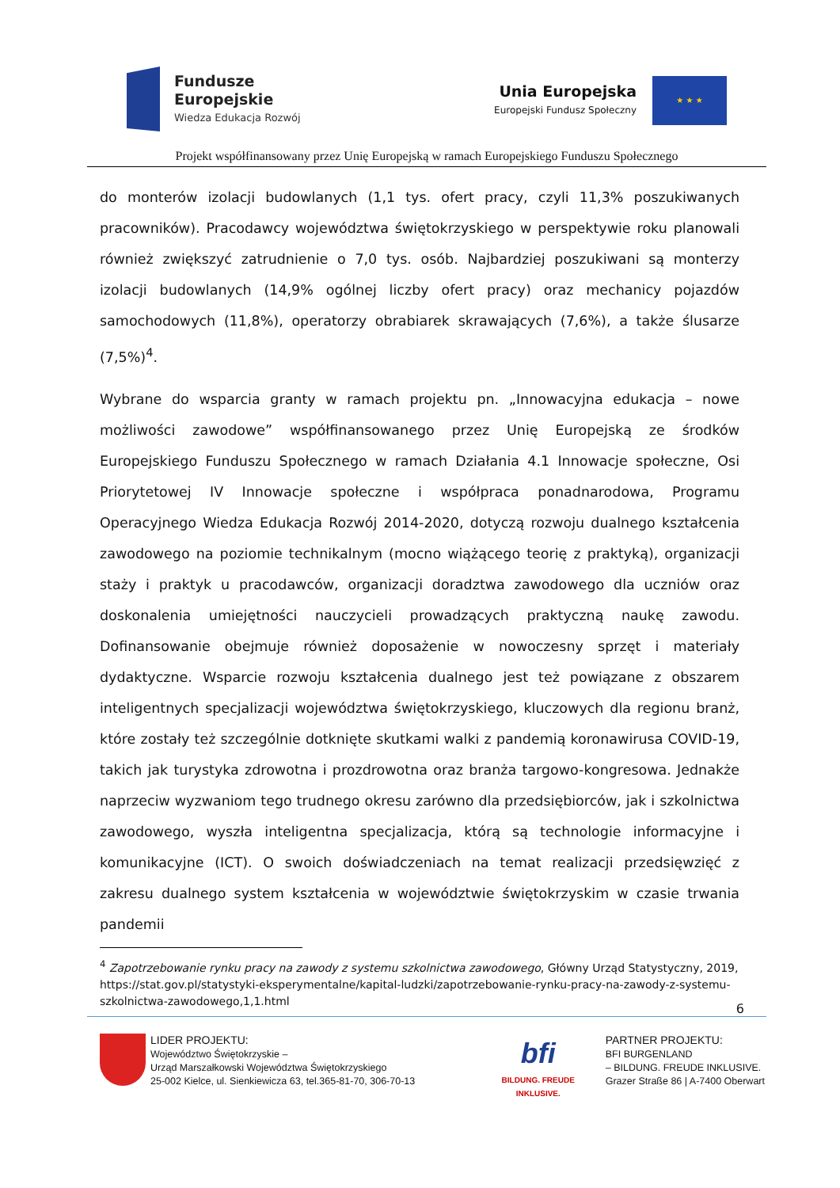Fundusze
Europejskie
Wiedza Edukacja Rozwój
Unia Europejska
Europejski Fundusz Społeczny
★ ★ ★
Projekt współfinansowany przez Unię Europejską w ramach Europejskiego Funduszu Społecznego
do monterów izolacji budowlanych (1,1 tys. ofert pracy, czyli 11,3% poszukiwanych pracowników). Pracodawcy województwa świętokrzyskiego w perspektywie roku planowali również zwiększyć zatrudnienie o 7,0 tys. osób. Najbardziej poszukiwani są monterzy izolacji budowlanych (14,9% ogólnej liczby ofert pracy) oraz mechanicy pojazdów samochodowych (11,8%), operatorzy obrabiarek skrawających (7,6%), a także ślusarze (7,5%)<sup>4</sup>.
Wybrane do wsparcia granty w ramach projektu pn. „Innowacyjna edukacja – nowe możliwości zawodowe” współfinansowanego przez Unię Europejską ze środków Europejskiego Funduszu Społecznego w ramach Działania 4.1 Innowacje społeczne, Osi Priorytetowej IV Innowacje społeczne i współpraca ponadnarodowa, Programu Operacyjnego Wiedza Edukacja Rozwój 2014-2020, dotyczą rozwoju dualnego kształcenia zawodowego na poziomie technikalnym (mocno wiążącego teorię z praktyką), organizacji staży i praktyk u pracodawców, organizacji doradztwa zawodowego dla uczniów oraz doskonalenia umiejętności nauczycieli prowadzących praktyczną naukę zawodu. Dofinansowanie obejmuje również doposażenie w nowoczesny sprzęt i materiały dydaktyczne. Wsparcie rozwoju kształcenia dualnego jest też powiązane z obszarem inteligentnych specjalizacji województwa świętokrzyskiego, kluczowych dla regionu branż, które zostały też szczególnie dotknięte skutkami walki z pandemią koronawirusa COVID-19, takich jak turystyka zdrowotna i prozdrowotna oraz branża targowo-kongresowa. Jednakże naprzeciw wyzwaniom tego trudnego okresu zarówno dla przedsiębiorców, jak i szkolnictwa zawodowego, wyszła inteligentna specjalizacja, którą są technologie informacyjne i komunikacyjne (ICT). O swoich doświadczeniach na temat realizacji przedsięwzięć z zakresu dualnego system kształcenia w województwie świętokrzyskim w czasie trwania pandemii
<sup>4</sup> Zapotrzebowanie rynku pracy na zawody z systemu szkolnictwa zawodowego, Główny Urząd Statystyczny, 2019, https://stat.gov.pl/statystyki-eksperymentalne/kapital-ludzki/zapotrzebowanie-rynku-pracy-na-zawody-z-systemu-szkolnictwa-zawodowego,1,1.html
6
LIDER PROJEKTU:
Województwo Świętokrzyskie –
Urząd Marszałkowski Województwa Świętokrzyskiego
25-002 Kielce, ul. Sienkiewicza 63, tel.365-81-70, 306-70-13
bfi
BILDUNG. FREUDE INKLUSIVE.
PARTNER PROJEKTU:
BFI BURGENLAND
– BILDUNG. FREUDE INKLUSIVE.
Grazer Straße 86 | A-7400 Oberwart